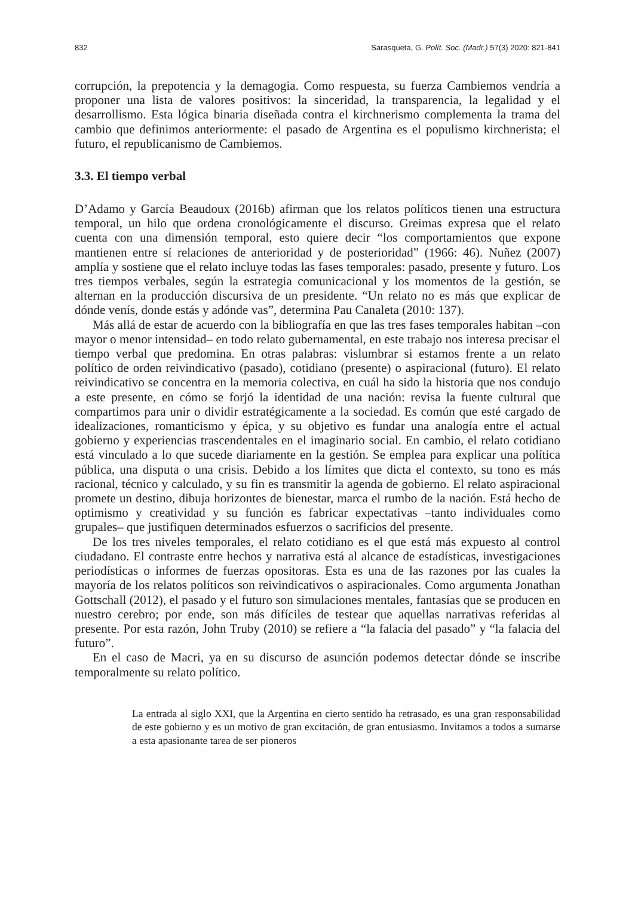832 Sarasqueta, G. Polít. Soc. (Madr.) 57(3) 2020: 821-841
corrupción, la prepotencia y la demagogia. Como respuesta, su fuerza Cambiemos vendría a proponer una lista de valores positivos: la sinceridad, la transparencia, la legalidad y el desarrollismo. Esta lógica binaria diseñada contra el kirchnerismo complementa la trama del cambio que definimos anteriormente: el pasado de Argentina es el populismo kirchnerista; el futuro, el republicanismo de Cambiemos.
3.3. El tiempo verbal
D’Adamo y García Beaudoux (2016b) afirman que los relatos políticos tienen una estructura temporal, un hilo que ordena cronológicamente el discurso. Greimas expresa que el relato cuenta con una dimensión temporal, esto quiere decir “los comportamientos que expone mantienen entre sí relaciones de anterioridad y de posterioridad” (1966: 46). Nuñez (2007) amplía y sostiene que el relato incluye todas las fases temporales: pasado, presente y futuro. Los tres tiempos verbales, según la estrategia comunicacional y los momentos de la gestión, se alternan en la producción discursiva de un presidente. “Un relato no es más que explicar de dónde venís, donde estás y adónde vas”, determina Pau Canaleta (2010: 137).
Más allá de estar de acuerdo con la bibliografía en que las tres fases temporales habitan –con mayor o menor intensidad– en todo relato gubernamental, en este trabajo nos interesa precisar el tiempo verbal que predomina. En otras palabras: vislumbrar si estamos frente a un relato político de orden reivindicativo (pasado), cotidiano (presente) o aspiracional (futuro). El relato reivindicativo se concentra en la memoria colectiva, en cuál ha sido la historia que nos condujo a este presente, en cómo se forjó la identidad de una nación: revisa la fuente cultural que compartimos para unir o dividir estratégicamente a la sociedad. Es común que esté cargado de idealizaciones, romanticismo y épica, y su objetivo es fundar una analogía entre el actual gobierno y experiencias trascendentales en el imaginario social. En cambio, el relato cotidiano está vinculado a lo que sucede diariamente en la gestión. Se emplea para explicar una política pública, una disputa o una crisis. Debido a los límites que dicta el contexto, su tono es más racional, técnico y calculado, y su fin es transmitir la agenda de gobierno. El relato aspiracional promete un destino, dibuja horizontes de bienestar, marca el rumbo de la nación. Está hecho de optimismo y creatividad y su función es fabricar expectativas –tanto individuales como grupales– que justifiquen determinados esfuerzos o sacrificios del presente.
De los tres niveles temporales, el relato cotidiano es el que está más expuesto al control ciudadano. El contraste entre hechos y narrativa está al alcance de estadísticas, investigaciones periodísticas o informes de fuerzas opositoras. Esta es una de las razones por las cuales la mayoría de los relatos políticos son reivindicativos o aspiracionales. Como argumenta Jonathan Gottschall (2012), el pasado y el futuro son simulaciones mentales, fantasías que se producen en nuestro cerebro; por ende, son más difíciles de testear que aquellas narrativas referidas al presente. Por esta razón, John Truby (2010) se refiere a “la falacia del pasado” y “la falacia del futuro”.
En el caso de Macri, ya en su discurso de asunción podemos detectar dónde se inscribe temporalmente su relato político.
La entrada al siglo XXI, que la Argentina en cierto sentido ha retrasado, es una gran responsabilidad de este gobierno y es un motivo de gran excitación, de gran entusiasmo. Invitamos a todos a sumarse a esta apasionante tarea de ser pioneros